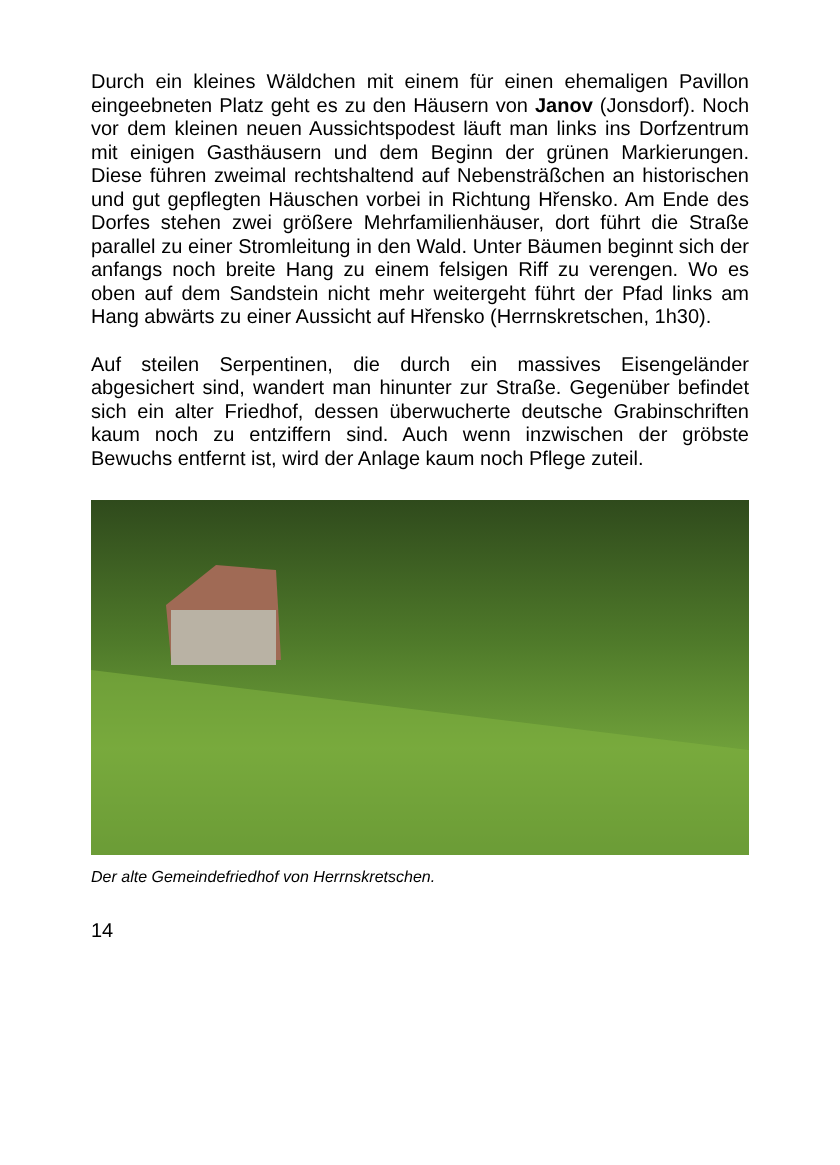Durch ein kleines Wäldchen mit einem für einen ehemaligen Pavillon eingeebneten Platz geht es zu den Häusern von Janov (Jonsdorf). Noch vor dem kleinen neuen Aussichtspodest läuft man links ins Dorfzentrum mit einigen Gasthäusern und dem Beginn der grünen Markierungen. Diese führen zweimal rechtshaltend auf Nebensträßchen an historischen und gut gepflegten Häuschen vorbei in Richtung Hřensko. Am Ende des Dorfes stehen zwei größere Mehrfamilienhäuser, dort führt die Straße parallel zu einer Stromleitung in den Wald. Unter Bäumen beginnt sich der anfangs noch breite Hang zu einem felsigen Riff zu verengen. Wo es oben auf dem Sandstein nicht mehr weitergeht führt der Pfad links am Hang abwärts zu einer Aussicht auf Hřensko (Herrnskretschen, 1h30).
Auf steilen Serpentinen, die durch ein massives Eisengeländer abgesichert sind, wandert man hinunter zur Straße. Gegenüber befindet sich ein alter Friedhof, dessen überwucherte deutsche Grabinschriften kaum noch zu entziffern sind. Auch wenn inzwischen der gröbste Bewuchs entfernt ist, wird der Anlage kaum noch Pflege zuteil.
Der alte Gemeindefriedhof von Herrnskretschen.
14